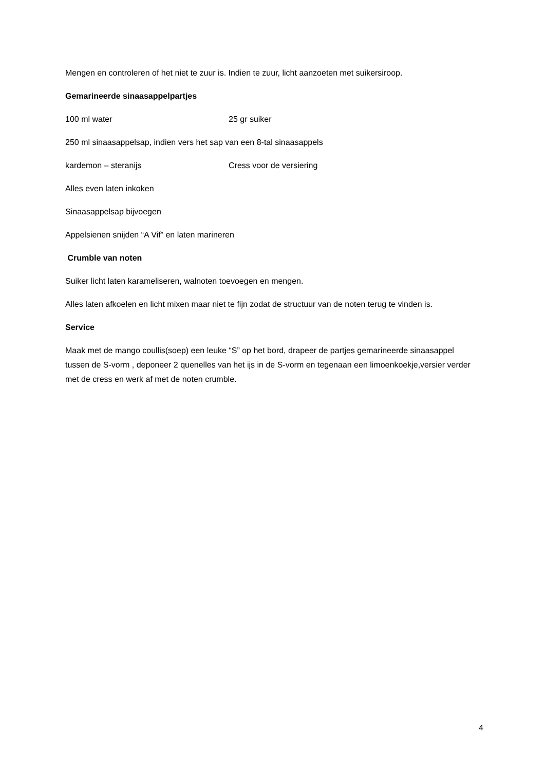Mengen en controleren of het niet te zuur is. Indien te zuur, licht aanzoeten met suikersiroop.
Gemarineerde sinaasappelpartjes
100 ml water 25 gr suiker
250 ml sinaasappelsap, indien vers het sap van een 8-tal sinaasappels
kardemon – steranijs Cress voor de versiering
Alles even laten inkoken
Sinaasappelsap bijvoegen
Appelsienen snijden “A Vif” en laten marineren
Crumble van noten
Suiker licht laten karameliseren, walnoten toevoegen en mengen.
Alles laten afkoelen en licht mixen maar niet te fijn zodat de structuur van de noten terug te vinden is.
Service
Maak met de mango coullis(soep) een leuke “S” op het bord, drapeer de partjes gemarineerde sinaasappel tussen de S-vorm , deponeer 2 quenelles van het ijs in de S-vorm en tegenaan een limoenkoekje,versier verder met de cress en werk af met de noten crumble.
4